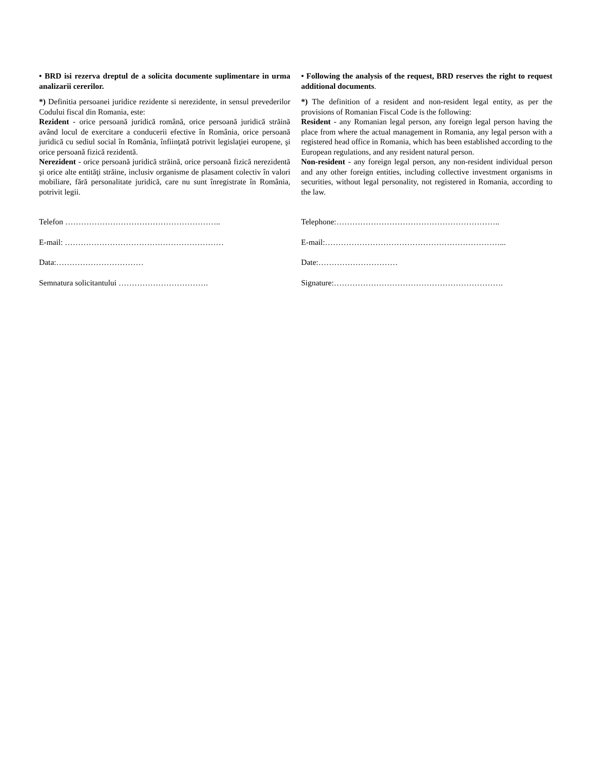• BRD isi rezerva dreptul de a solicita documente suplimentare in urma analizarii cererilor.
*) Definitia persoanei juridice rezidente si nerezidente, in sensul prevederilor Codului fiscal din Romania, este:
Rezident - orice persoană juridică română, orice persoană juridică străină având locul de exercitare a conducerii efective în România, orice persoană juridică cu sediul social în România, înfiinţată potrivit legislaţiei europene, şi orice persoană fizică rezidentă.
Nerezident - orice persoană juridică străină, orice persoană fizică nerezidentă şi orice alte entităţi străine, inclusiv organisme de plasament colectiv în valori mobiliare, fără personalitate juridică, care nu sunt înregistrate în România, potrivit legii.
Telefon …………………………………………………..
E-mail: ……………………………………………………
Data:……………………………
Semnatura solicitantului …………………………….
• Following the analysis of the request, BRD reserves the right to request additional documents.
*) The definition of a resident and non-resident legal entity, as per the provisions of Romanian Fiscal Code is the following:
Resident - any Romanian legal person, any foreign legal person having the place from where the actual management in Romania, any legal person with a registered head office in Romania, which has been established according to the European regulations, and any resident natural person.
Non-resident - any foreign legal person, any non-resident individual person and any other foreign entities, including collective investment organisms in securities, without legal personality, not registered in Romania, according to the law.
Telephone:……………………………………………………..
E-mail:…………………………………………………………...
Date:…………………………
Signature:……………………………………………………….